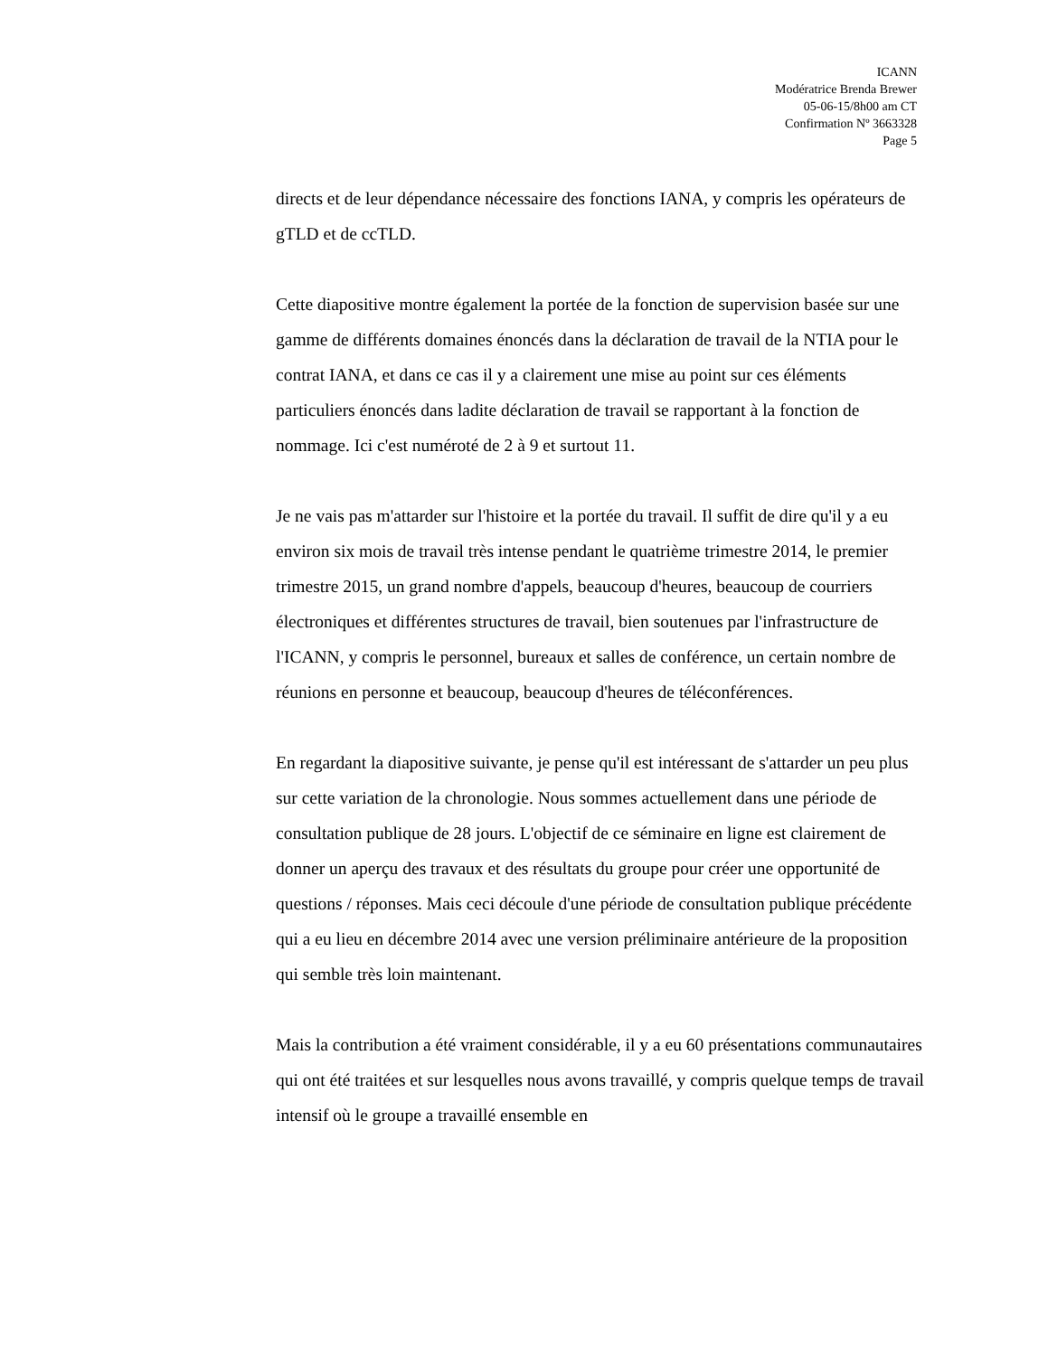ICANN
Modératrice Brenda Brewer
05-06-15/8h00 am CT
Confirmation Nº 3663328
Page 5
directs et de leur dépendance nécessaire des fonctions IANA, y compris les opérateurs de gTLD et de ccTLD.
Cette diapositive montre également la portée de la fonction de supervision basée sur une gamme de différents domaines énoncés dans la déclaration de travail de la NTIA pour le contrat IANA, et dans ce cas il y a clairement une mise au point sur ces éléments particuliers énoncés dans ladite déclaration de travail se rapportant à la fonction de nommage. Ici c'est numéroté de 2 à 9 et surtout 11.
Je ne vais pas m'attarder sur l'histoire et la portée du travail. Il suffit de dire qu'il y a eu environ six mois de travail très intense pendant le quatrième trimestre 2014, le premier trimestre 2015, un grand nombre d'appels, beaucoup d'heures, beaucoup de courriers électroniques et différentes structures de travail, bien soutenues par l'infrastructure de l'ICANN, y compris le personnel, bureaux et salles de conférence, un certain nombre de réunions en personne et beaucoup, beaucoup d'heures de téléconférences.
En regardant la diapositive suivante, je pense qu'il est intéressant de s'attarder un peu plus sur cette variation de la chronologie. Nous sommes actuellement dans une période de consultation publique de 28 jours. L'objectif de ce séminaire en ligne est clairement de donner un aperçu des travaux et des résultats du groupe pour créer une opportunité de questions / réponses. Mais ceci découle d'une période de consultation publique précédente qui a eu lieu en décembre 2014 avec une version préliminaire antérieure de la proposition qui semble très loin maintenant.
Mais la contribution a été vraiment considérable, il y a eu 60 présentations communautaires qui ont été traitées et sur lesquelles nous avons travaillé, y compris quelque temps de travail intensif où le groupe a travaillé ensemble en